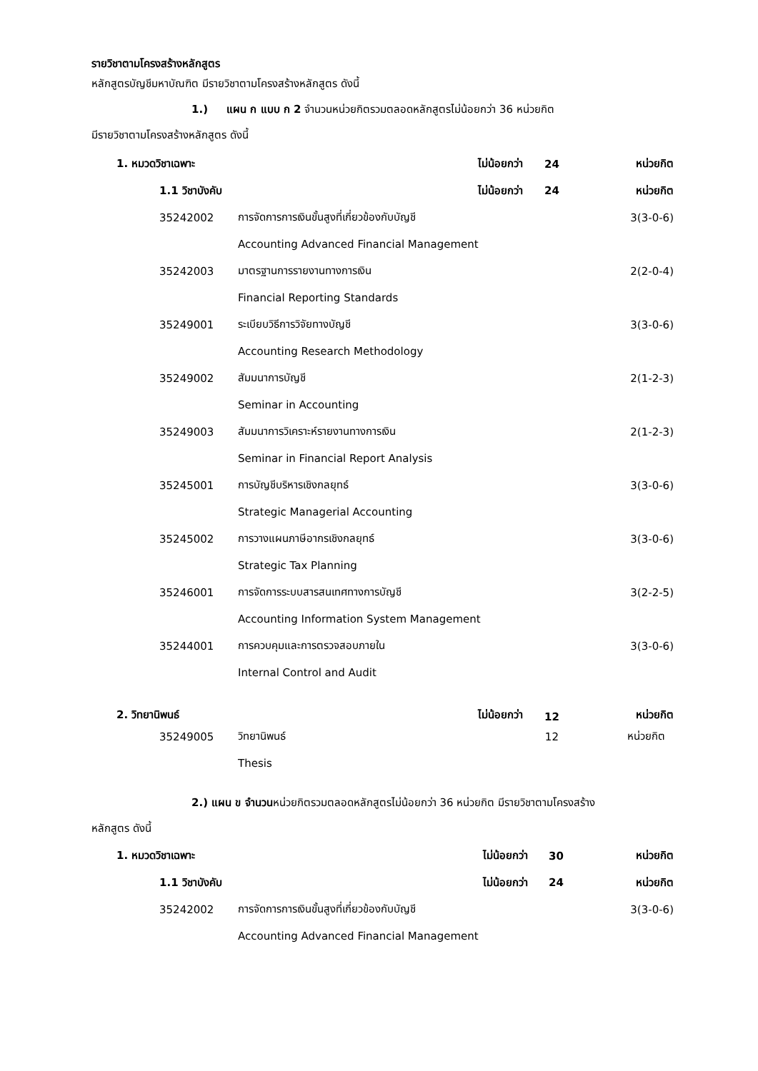รายวิชาตามโครงสร้างหลักสูตร
หลักสูตรบัญชีมหาบัณฑิต มีรายวิชาตามโครงสร้างหลักสูตร ดังนี้
1.) แผน ก แบบ ก 2 จำนวนหน่วยกิตรวมตลอดหลักสูตรไม่น้อยกว่า 36 หน่วยกิต
มีรายวิชาตามโครงสร้างหลักสูตร ดังนี้
| 1. หมวดวิชาเฉพาะ | | | ไม่น้อยกว่า | 24 | หน่วยกิต |
| | 1.1 วิชาบังคับ | | ไม่น้อยกว่า | 24 | หน่วยกิต |
| | 35242002 | การจัดการการเงินขั้นสูงที่เกี่ยวข้องกับบัญชี | | | 3(3-0-6) |
| | | Accounting Advanced Financial Management | | | |
| | 35242003 | มาตรฐานการรายงานทางการเงิน | | | 2(2-0-4) |
| | | Financial Reporting Standards | | | |
| | 35249001 | ระเบียบวิธีการวิจัยทางบัญชี | | | 3(3-0-6) |
| | | Accounting Research Methodology | | | |
| | 35249002 | สัมมนาการบัญชี | | | 2(1-2-3) |
| | | Seminar in Accounting | | | |
| | 35249003 | สัมมนาการวิเคราะห์รายงานทางการเงิน | | | 2(1-2-3) |
| | | Seminar in Financial Report Analysis | | | |
| | 35245001 | การบัญชีบริหารเชิงกลยุทธ์ | | | 3(3-0-6) |
| | | Strategic Managerial Accounting | | | |
| | 35245002 | การวางแผนภาษีอากรเชิงกลยุทธ์ | | | 3(3-0-6) |
| | | Strategic Tax Planning | | | |
| | 35246001 | การจัดการระบบสารสนเทศทางการบัญชี | | | 3(2-2-5) |
| | | Accounting Information System Management | | | |
| | 35244001 | การควบคุมและการตรวจสอบภายใน | | | 3(3-0-6) |
| | | Internal Control and Audit | | | |
| 2. วิทยานิพนธ์ | | | ไม่น้อยกว่า | 12 | หน่วยกิต |
| | 35249005 | วิทยานิพนธ์ | | 12 | หน่วยกิต |
| | | Thesis | | | |
2.) แผน ข จำนวนหน่วยกิตรวมตลอดหลักสูตรไม่น้อยกว่า 36 หน่วยกิต มีรายวิชาตามโครงสร้าง
หลักสูตร ดังนี้
| 1. หมวดวิชาเฉพาะ | | | ไม่น้อยกว่า | 30 | หน่วยกิต |
| | 1.1 วิชาบังคับ | | ไม่น้อยกว่า | 24 | หน่วยกิต |
| | 35242002 | การจัดการการเงินขั้นสูงที่เกี่ยวข้องกับบัญชี | | | 3(3-0-6) |
| | | Accounting Advanced Financial Management | | | |